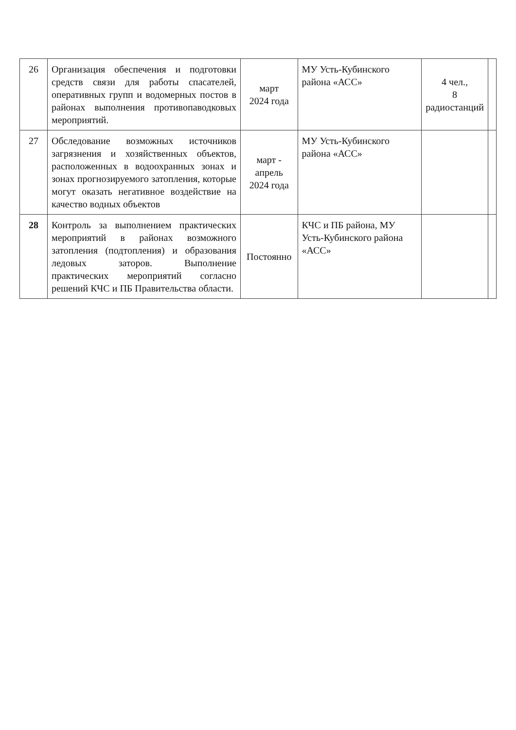| 26 | Организация обеспечения и подготовки средств связи для работы спасателей, оперативных групп и водомерных постов в районах выполнения противопаводковых мероприятий. | март 2024 года | МУ Усть-Кубинского района «АСС» | 4 чел., 8 радиостанций | |
| 27 | Обследование возможных источников загрязнения и хозяйственных объектов, расположенных в водоохранных зонах и зонах прогнозируемого затопления, которые могут оказать негативное воздействие на качество водных объектов | март - апрель 2024 года | МУ Усть-Кубинского района «АСС» | | |
| 28 | Контроль за выполнением практических мероприятий в районах возможного затопления (подтопления) и образования ледовых заторов. Выполнение практических мероприятий согласно решений КЧС и ПБ Правительства области. | Постоянно | КЧС и ПБ района, МУ Усть-Кубинского района «АСС» | | |